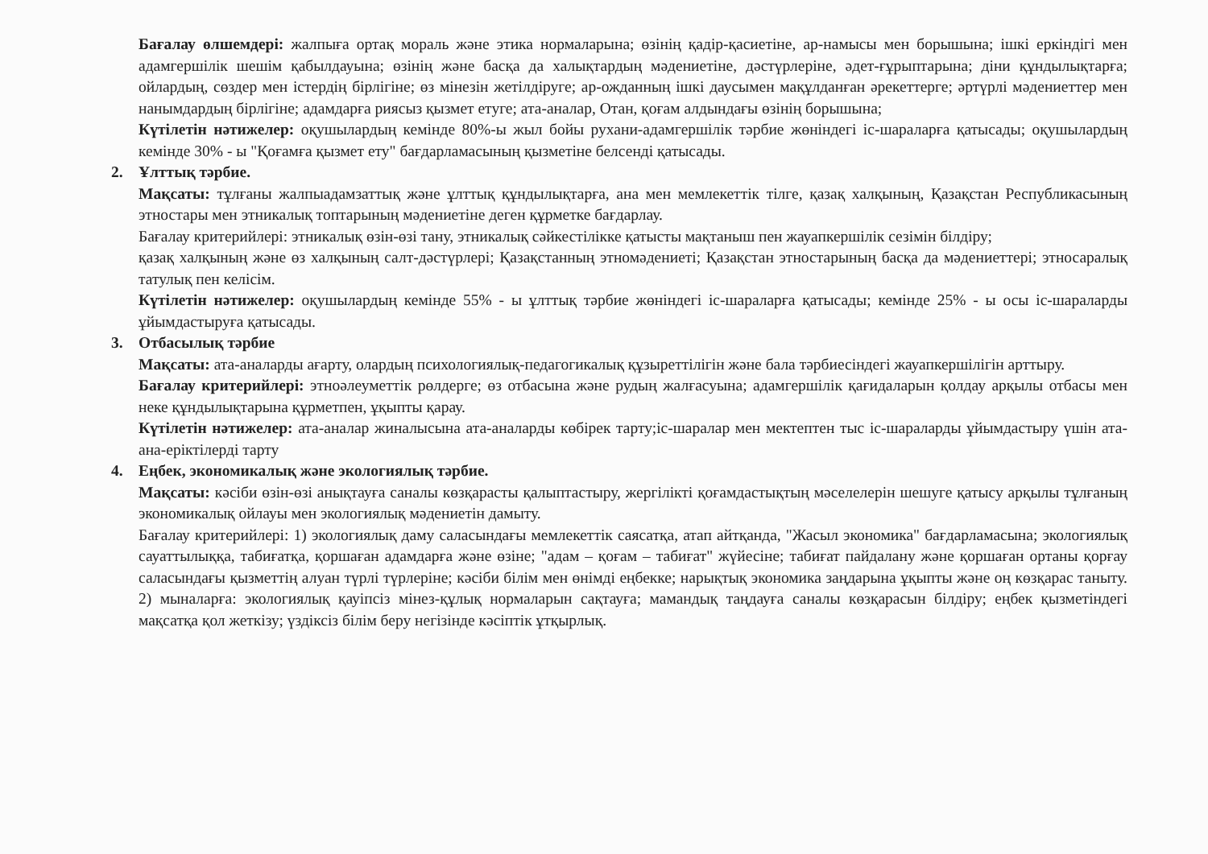Бағалау өлшемдері: жалпыға ортақ мораль және этика нормаларына; өзінің қадір-қасиетіне, ар-намысы мен борышына; ішкі еркіндігі мен адамгершілік шешім қабылдауына; өзінің және басқа да халықтардың мәдениетіне, дәстүрлеріне, әдет-ғұрыптарына; діни құндылықтарға; ойлардың, сөздер мен істердің бірлігіне; өз мінезін жетілдіруге; ар-ожданның ішкі даусымен мақұлданған әрекеттерге; әртүрлі мәдениеттер мен нанымдардың бірлігіне; адамдарға риясыз қызмет етуге; ата-аналар, Отан, қоғам алдындағы өзінің борышына;
Күтілетін нәтижелер: оқушылардың кемінде 80%-ы жыл бойы рухани-адамгершілік тәрбие жөніндегі іс-шараларға қатысады; оқушылардың кемінде 30% - ы "Қоғамға қызмет ету" бағдарламасының қызметіне белсенді қатысады.
2. Ұлттық тәрбие.
Мақсаты: тұлғаны жалпыадамзаттық және ұлттық құндылықтарға, ана мен мемлекеттік тілге, қазақ халқының, Қазақстан Республикасының этностары мен этникалық топтарының мәдениетіне деген құрметке бағдарлау.
Бағалау критерийлері: этникалық өзін-өзі тану, этникалық сәйкестілікке қатысты мақтаныш пен жауапкершілік сезімін білдіру;
қазақ халқының және өз халқының салт-дәстүрлері; Қазақстанның этномәдениеті; Қазақстан этностарының басқа да мәдениеттері; этносаралық татулық пен келісім.
Күтілетін нәтижелер: оқушылардың кемінде 55% - ы ұлттық тәрбие жөніндегі іс-шараларға қатысады; кемінде 25% - ы осы іс-шараларды ұйымдастыруға қатысады.
3. Отбасылық тәрбие
Мақсаты: ата-аналарды ағарту, олардың психологиялық-педагогикалық құзыреттілігін және бала тәрбиесіндегі жауапкершілігін арттыру.
Бағалау критерийлері: этноәлеуметтік рөлдерге; өз отбасына және рудың жалғасуына; адамгершілік қағидаларын қолдау арқылы отбасы мен неке құндылықтарына құрметпен, ұқыпты қарау.
Күтілетін нәтижелер: ата-аналар жиналысына ата-аналарды көбірек тарту;іс-шаралар мен мектептен тыс іс-шараларды ұйымдастыру үшін ата-ана-еріктілерді тарту
4. Еңбек, экономикалық және экологиялық тәрбие.
Мақсаты: кәсіби өзін-өзі анықтауға саналы көзқарасты қалыптастыру, жергілікті қоғамдастықтың мәселелерін шешуге қатысу арқылы тұлғаның экономикалық ойлауы мен экологиялық мәдениетін дамыту.
Бағалау критерийлері: 1) экологиялық даму саласындағы мемлекеттік саясатқа, атап айтқанда, "Жасыл экономика" бағдарламасына; экологиялық сауаттылыққа, табиғатқа, қоршаған адамдарға және өзіне; "адам – қоғам – табиғат" жүйесіне; табиғат пайдалану және қоршаған ортаны қорғау саласындағы қызметтің алуан түрлі түрлеріне; кәсіби білім мен өнімді еңбекке; нарықтық экономика заңдарына ұқыпты және оң көзқарас таныту. 2) мыналарға: экологиялық қауіпсіз мінез-құлық нормаларын сақтауға; мамандық таңдауға саналы көзқарасын білдіру; еңбек қызметіндегі мақсатқа қол жеткізу; үздіксіз білім беру негізінде кәсіптік ұтқырлық.